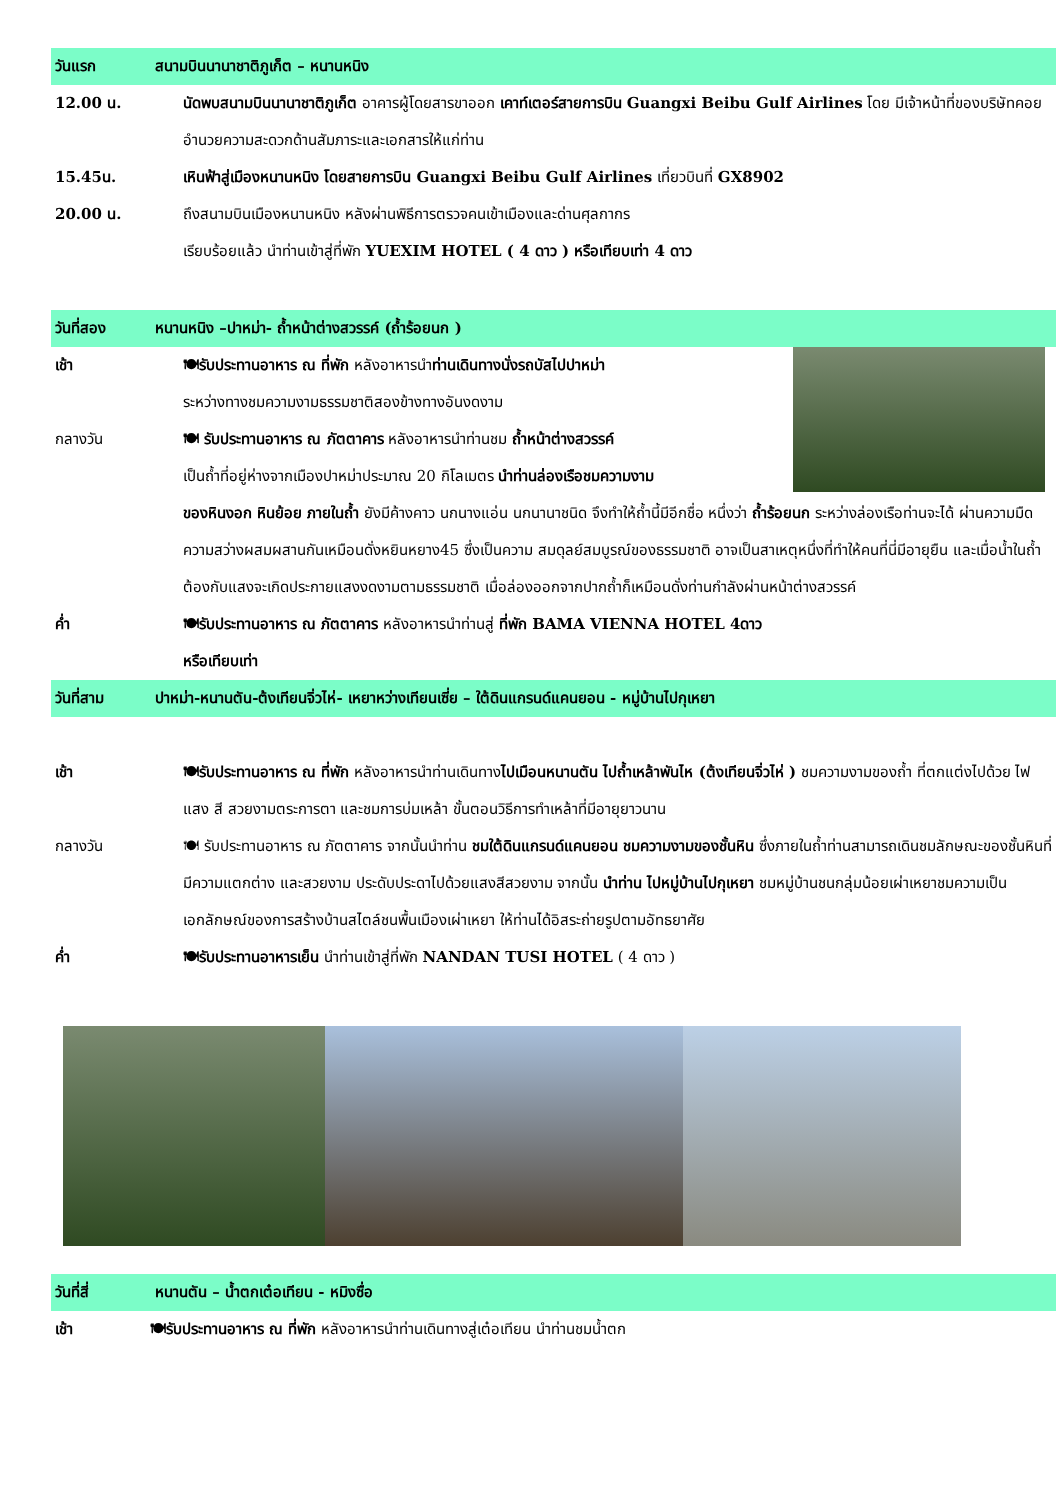วันแรก สนามบินนานาชาติภูเก็ต – หนานหนิง
12.00 น. นัดพบสนามบินนานาชาติภูเก็ต อาคารผู้โดยสารขาออก เคาท์เตอร์สายการบิน Guangxi Beibu Gulf Airlines โดย มีเจ้าหน้าที่ของบริษัทคอยอำนวยความสะดวกด้านสัมภาระและเอกสารให้แก่ท่าน
15.45น. เหินฟ้าสู่เมืองหนานหนิง โดยสายการบิน Guangxi Beibu Gulf Airlines เที่ยวบินที่ GX8902
20.00 น. ถึงสนามบินเมืองหนานหนิง หลังผ่านพิธีการตรวจคนเข้าเมืองและด่านศุลกากร
เรียบร้อยแล้ว นำท่านเข้าสู่ที่พัก YUEXIM HOTEL ( 4 ดาว ) หรือเทียบเท่า 4 ดาว
วันที่สอง หนานหนิง –ปาหม่า- ถ้ำหน้าต่างสวรรค์ (ถ้ำร้อยนก )
เช้า 🍽รับประทานอาหาร ณ ที่พัก หลังอาหารนำท่านเดินทางนั่งรถบัสไปปาหม่า
ระหว่างทางชมความงามธรรมชาติสองข้างทางอันงดงาม
กลางวัน 🍽 รับประทานอาหาร ณ ภัตตาคาร หลังอาหารนำท่านชม ถ้ำหน้าต่างสวรรค์
เป็นถ้ำที่อยู่ห่างจากเมืองปาหม่าประมาณ 20 กิโลเมตร นำท่านล่องเรือชมความงาม
ของหินงอก หินย้อย ภายในถ้ำ ยังมีค้างคาว นกนางแอ่น นกนานาชนิด จึงทำให้ถ้ำนี้มีอีกชื่อ หนึ่งว่า ถ้ำร้อยนก ระหว่างล่องเรือท่านจะได้ ผ่านความมืดความสว่างผสมผสานกันเหมือนดั่งหยินหยาง45 ซึ่งเป็นความ สมดุลย์สมบูรณ์ของธรรมชาติ อาจเป็นสาเหตุหนึ่งที่ทำให้คนที่นี่มีอายุยืน และเมื่อน้ำในถ้ำต้องกับแสงจะเกิดประกายแสงงดงามตามธรรมชาติ เมื่อล่องออกจากปากถ้ำก็เหมือนดั่งท่านกำลังผ่านหน้าต่างสวรรค์
ค่ำ 🍽รับประทานอาหาร ณ ภัตตาคาร หลังอาหารนำท่านสู่ ที่พัก BAMA VIENNA HOTEL 4ดาว
หรือเทียบเท่า
วันที่สาม ปาหม่า-หนานตัน-ต้งเทียนจิ่วไห่- เหยาหว่างเทียนเซี่ย – ใต้ดินแกรนด์แคนยอน - หมู่บ้านไปกุเหยา
เช้า 🍽รับประทานอาหาร ณ ที่พัก หลังอาหารนำท่านเดินทางไปเมือนหนานตัน ไปถ้ำเหล้าพันไห (ต้งเทียนจิ่วไห่ ) ชมความงามของถ้ำ ที่ตกแต่งไปด้วย ไฟ แสง สี สวยงามตระการตา และชมการบ่มเหล้า ขั้นตอนวิธีการทำเหล้าที่มีอายุยาวนาน
กลางวัน 🍽 รับประทานอาหาร ณ ภัตตาคาร จากนั้นนำท่าน ชมใต้ดินแกรนด์แคนยอน ชมความงามของชั้นหิน ซึ่งภายในถ้ำท่านสามารถเดินชมลักษณะของชั้นหินที่มีความแตกต่าง และสวยงาม ประดับประดาไปด้วยแสงสีสวยงาม จากนั้น นำท่าน ไปหมู่บ้านไปกุเหยา ชมหมู่บ้านชนกลุ่มน้อยเผ่าเหยาชมความเป็นเอกลักษณ์ของการสร้างบ้านสไตล์ชนพื้นเมืองเผ่าเหยา ให้ท่านได้อิสระถ่ายรูปตามอัทธยาศัย
ค่ำ 🍽รับประทานอาหารเย็น นำท่านเข้าสู่ที่พัก NANDAN TUSI HOTEL ( 4 ดาว )
วันที่สี่ หนานตัน – น้ำตกเต๋อเทียน - หมิงซื่อ
เช้า 🍽รับประทานอาหาร ณ ที่พัก หลังอาหารนำท่านเดินทางสู่เต๋อเทียน นำท่านชมน้ำตก